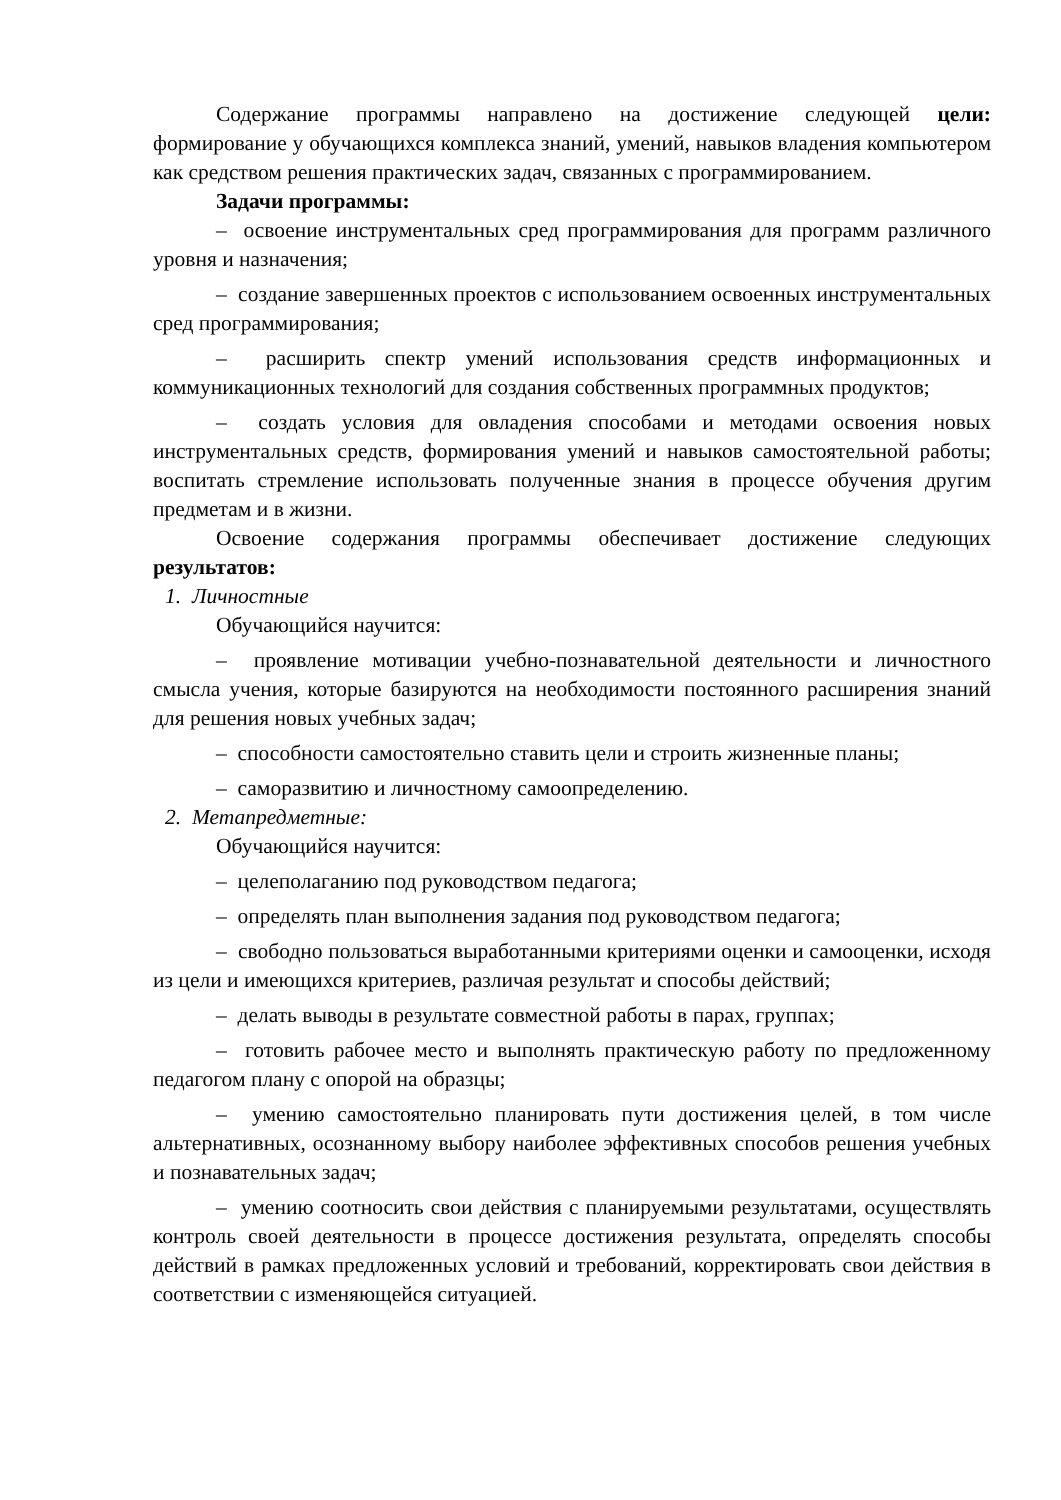Содержание программы направлено на достижение следующей цели: формирование у обучающихся комплекса знаний, умений, навыков владения компьютером как средством решения практических задач, связанных с программированием.
Задачи программы:
– освоение инструментальных сред программирования для программ различного уровня и назначения;
– создание завершенных проектов с использованием освоенных инструментальных сред программирования;
– расширить спектр умений использования средств информационных и коммуникационных технологий для создания собственных программных продуктов;
– создать условия для овладения способами и методами освоения новых инструментальных средств, формирования умений и навыков самостоятельной работы; воспитать стремление использовать полученные знания в процессе обучения другим предметам и в жизни.
Освоение содержания программы обеспечивает достижение следующих результатов:
1. Личностные
Обучающийся научится:
– проявление мотивации учебно-познавательной деятельности и личностного смысла учения, которые базируются на необходимости постоянного расширения знаний для решения новых учебных задач;
– способности самостоятельно ставить цели и строить жизненные планы;
– саморазвитию и личностному самоопределению.
2. Метапредметные:
Обучающийся научится:
– целеполаганию под руководством педагога;
– определять план выполнения задания под руководством педагога;
– свободно пользоваться выработанными критериями оценки и самооценки, исходя из цели и имеющихся критериев, различая результат и способы действий;
– делать выводы в результате совместной работы в парах, группах;
– готовить рабочее место и выполнять практическую работу по предложенному педагогом плану с опорой на образцы;
– умению самостоятельно планировать пути достижения целей, в том числе альтернативных, осознанному выбору наиболее эффективных способов решения учебных и познавательных задач;
– умению соотносить свои действия с планируемыми результатами, осуществлять контроль своей деятельности в процессе достижения результата, определять способы действий в рамках предложенных условий и требований, корректировать свои действия в соответствии с изменяющейся ситуацией.